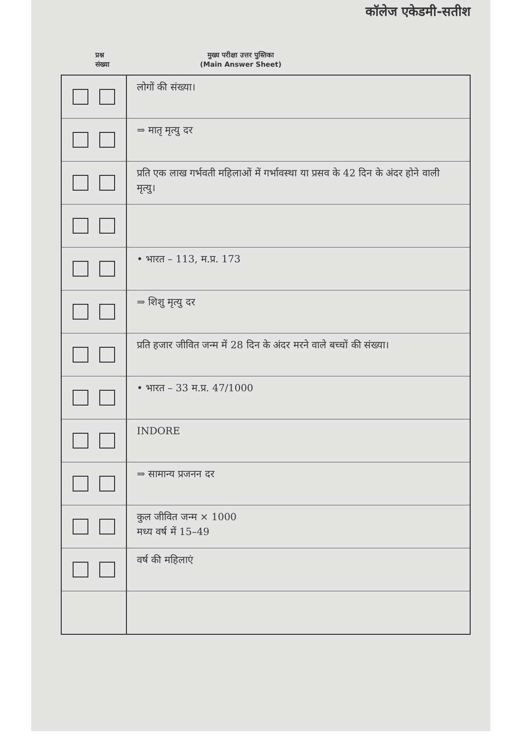कॉलेज एकेडमी-सतीश
प्रश्न
संख्या
मुख्य परीक्षा उत्तर पुस्तिका
(Main Answer Sheet)
लोगों की संख्या।
⇒ मातृ मृत्यु दर
प्रति एक लाख गर्भवती महिलाओं में गर्भावस्था या प्रसव के 42 दिन के अंदर होने वाली मृत्यु।
• भारत – 113, म.प्र. 173
⇒ शिशु मृत्यु दर
प्रति हजार जीवित जन्म में 28 दिन के अंदर मरने वाले बच्चों की संख्या।
• भारत – 33 म.प्र. 47/1000
INDORE
⇒ सामान्य प्रजनन दर
कुल जीवित जन्म × 1000
मध्य वर्ष में 15–49
वर्ष की महिलाएं